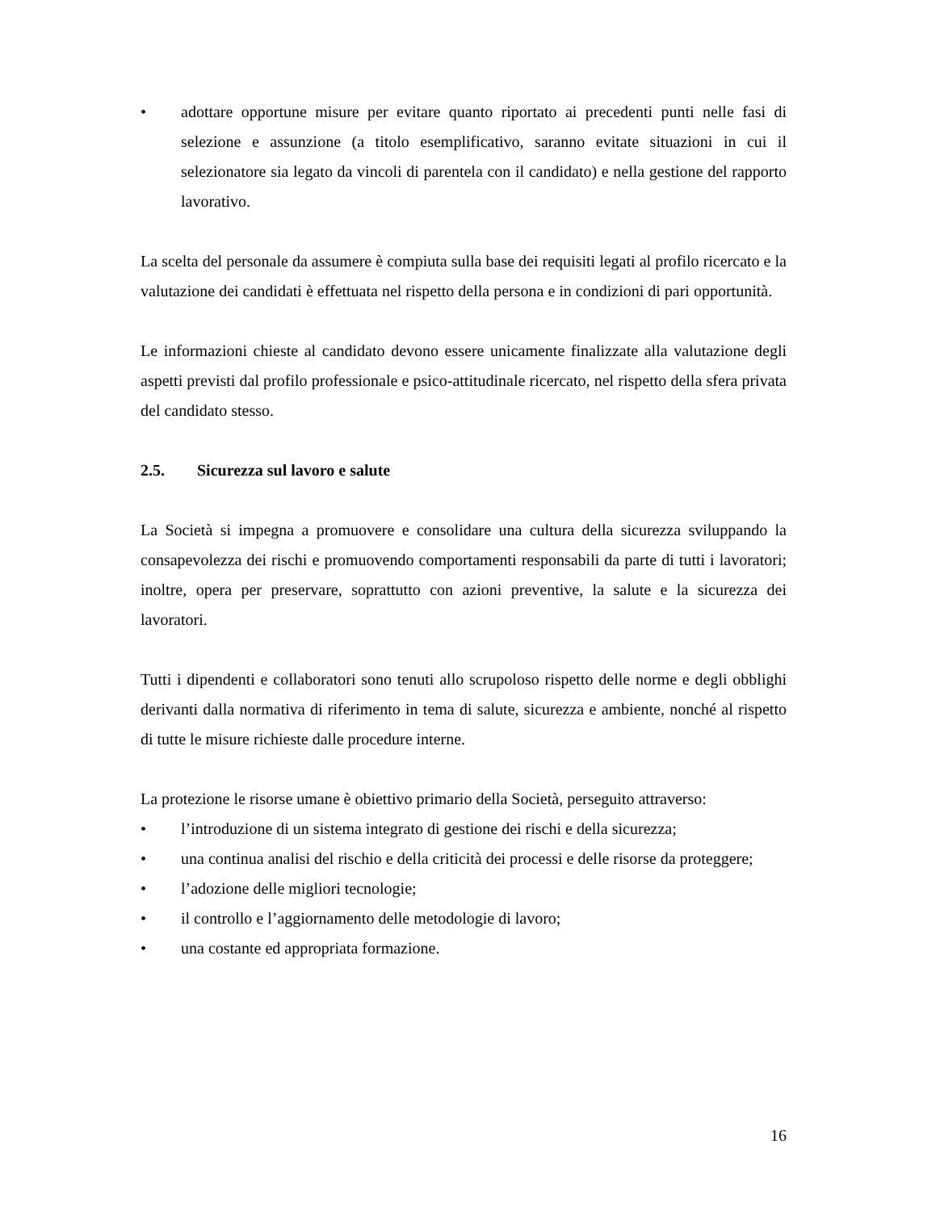• adottare opportune misure per evitare quanto riportato ai precedenti punti nelle fasi di selezione e assunzione (a titolo esemplificativo, saranno evitate situazioni in cui il selezionatore sia legato da vincoli di parentela con il candidato) e nella gestione del rapporto lavorativo.
La scelta del personale da assumere è compiuta sulla base dei requisiti legati al profilo ricercato e la valutazione dei candidati è effettuata nel rispetto della persona e in condizioni di pari opportunità.
Le informazioni chieste al candidato devono essere unicamente finalizzate alla valutazione degli aspetti previsti dal profilo professionale e psico-attitudinale ricercato, nel rispetto della sfera privata del candidato stesso.
2.5. Sicurezza sul lavoro e salute
La Società si impegna a promuovere e consolidare una cultura della sicurezza sviluppando la consapevolezza dei rischi e promuovendo comportamenti responsabili da parte di tutti i lavoratori; inoltre, opera per preservare, soprattutto con azioni preventive, la salute e la sicurezza dei lavoratori.
Tutti i dipendenti e collaboratori sono tenuti allo scrupoloso rispetto delle norme e degli obblighi derivanti dalla normativa di riferimento in tema di salute, sicurezza e ambiente, nonché al rispetto di tutte le misure richieste dalle procedure interne.
La protezione le risorse umane è obiettivo primario della Società, perseguito attraverso:
• l’introduzione di un sistema integrato di gestione dei rischi e della sicurezza;
• una continua analisi del rischio e della criticità dei processi e delle risorse da proteggere;
• l’adozione delle migliori tecnologie;
• il controllo e l’aggiornamento delle metodologie di lavoro;
• una costante ed appropriata formazione.
16